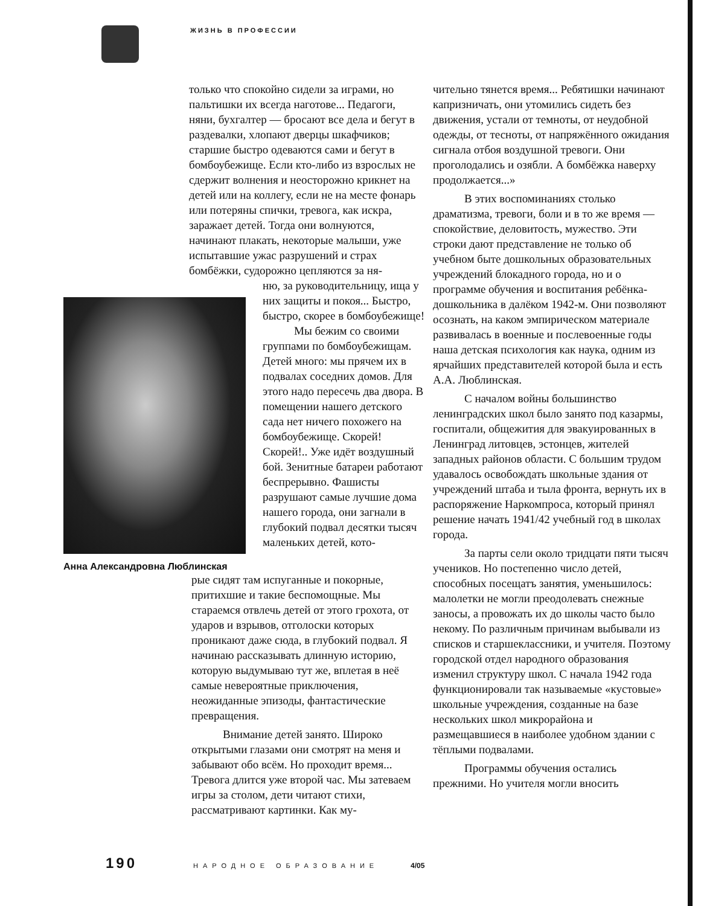ЖИЗНЬ В ПРОФЕССИИ
только что спокойно сидели за играми, но пальтишки их всегда наготове... Педагоги, няни, бухгалтер — бросают все дела и бегут в раздевалки, хлопают дверцы шкафчиков; старшие быстро одеваются сами и бегут в бомбоубежище. Если кто-либо из взрослых не сдержит волнения и неосторожно крикнет на детей или на коллегу, если не на месте фонарь или потеряны спички, тревога, как искра, заражает детей. Тогда они волнуются, начинают плакать, некоторые малыши, уже испытавшие ужас разрушений и страх бомбёжки, судорожно цепляются за ня-
Анна Александровна Люблинская
ню, за руководительницу, ища у них защиты и покоя... Быстро, быстро, скорее в бомбоубежище!
Мы бежим со своими группами по бомбоубежищам. Детей много: мы прячем их в подвалах соседних домов. Для этого надо пересечь два двора. В помещении нашего детского сада нет ничего похожего на бомбоубежище. Скорей! Скорей!.. Уже идёт воздушный бой. Зенитные батареи работают беспрерывно. Фашисты разрушают самые лучшие дома нашего города, они загнали в глубокий подвал десятки тысяч маленьких детей, кото-
рые сидят там испуганные и покорные, притихшие и такие беспомощные. Мы стараемся отвлечь детей от этого грохота, от ударов и взрывов, отголоски которых проникают даже сюда, в глубокий подвал. Я начинаю рассказывать длинную историю, которую выдумываю тут же, вплетая в неё самые невероятные приключения, неожиданные эпизоды, фантастические превращения.
Внимание детей занято. Широко открытыми глазами они смотрят на меня и забывают обо всём. Но проходит время... Тревога длится уже второй час. Мы затеваем игры за столом, дети читают стихи, рассматривают картинки. Как му-
чительно тянется время... Ребятишки начинают капризничать, они утомились сидеть без движения, устали от темноты, от неудобной одежды, от тесноты, от напряжённого ожидания сигнала отбоя воздушной тревоги. Они проголодались и озябли. А бомбёжка наверху продолжается...»
В этих воспоминаниях столько драматизма, тревоги, боли и в то же время — спокойствие, деловитость, мужество. Эти строки дают представление не только об учебном быте дошкольных образовательных учреждений блокадного города, но и о программе обучения и воспитания ребёнка-дошкольника в далёком 1942-м. Они позволяют осознать, на каком эмпирическом материале развивалась в военные и послевоенные годы наша детская психология как наука, одним из ярчайших представителей которой была и есть А.А. Люблинская.
С началом войны большинство ленинградских школ было занято под казармы, госпитали, общежития для эвакуированных в Ленинград литовцев, эстонцев, жителей западных районов области. С большим трудом удавалось освобождать школьные здания от учреждений штаба и тыла фронта, вернуть их в распоряжение Наркомпроса, который принял решение начать 1941/42 учебный год в школах города.
За парты сели около тридцати пяти тысяч учеников. Но постепенно число детей, способных посещатъ занятия, уменьшилось: малолетки не могли преодолевать снежные заносы, а провожать их до школы часто было некому. По различным причинам выбывали из списков и старшеклассники, и учителя. Поэтому городской отдел народного образования изменил структуру школ. С начала 1942 года функционировали так называемые «кустовые» школьные учреждения, созданные на базе нескольких школ микрорайона и размещавшиеся в наиболее удобном здании с тёплыми подвалами.
Программы обучения остались прежними. Но учителя могли вносить
190 НАРОДНОЕ ОБРАЗОВАНИЕ 4/05